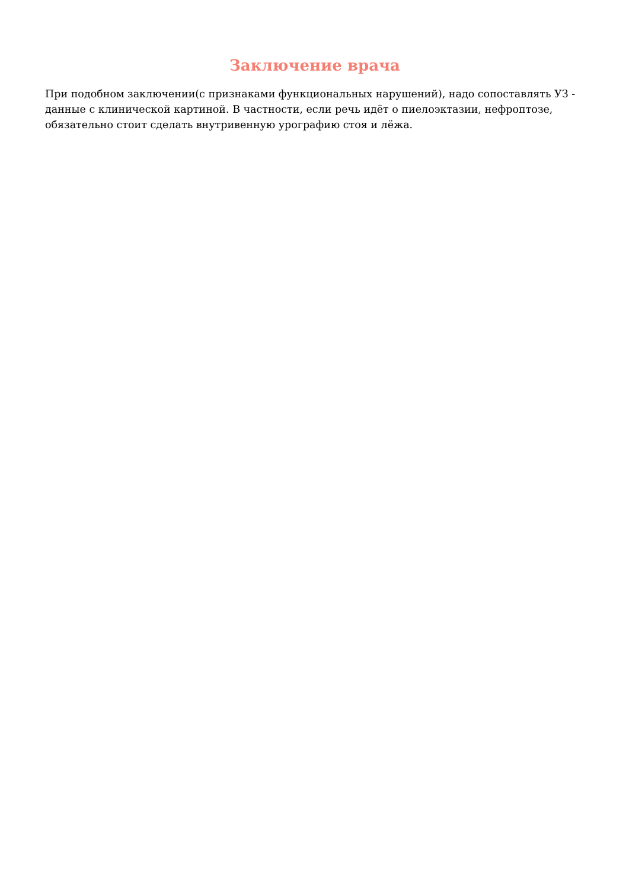Заключение врача
При подобном заключении(с признаками функциональных нарушений), надо сопоставлять УЗ - данные с клинической картиной. В частности, если речь идёт о пиелоэктазии, нефроптозе, обязательно стоит сделать внутривенную урографию стоя и лёжа.